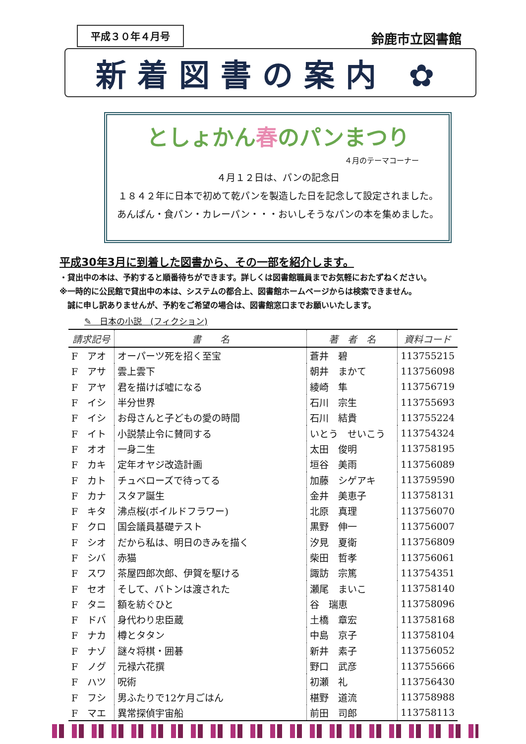平成３０年４月号
鈴鹿市立図書館
新着図書の案内 ✿
としょかん春のパンまつり
４月のテーマコーナー
４月１２日は、パンの記念日
１８４２年に日本で初めて乾パンを製造した日を記念して設定されました。
あんぱん・食パン・カレーパン・・・おいしそうなパンの本を集めました。
平成30年3月に到着した図書から、その一部を紹介します。
・貸出中の本は、予約すると順番待ちができます。詳しくは図書館職員までお気軽におたずねください。
※一時的に公民館で貸出中の本は、システムの都合上、図書館ホームページからは検索できません。
　誠に申し訳ありませんが、予約をご希望の場合は、図書館窓口までお願いいたします。
✎　日本の小説　(フィクション)
| 請求記号 | 書 名 | 著 者 名 | 資料コード |
| --- | --- | --- | --- |
| F アオ | オーパーツ死を招く至宝 | 蒼井 碧 | 113755215 |
| F アサ | 雲上雲下 | 朝井 まかて | 113756098 |
| F アヤ | 君を描けば嘘になる | 綾崎 隼 | 113756719 |
| F イシ | 半分世界 | 石川 宗生 | 113755693 |
| F イシ | お母さんと子どもの愛の時間 | 石川 結貴 | 113755224 |
| F イト | 小説禁止令に賛同する | いとう せいこう | 113754324 |
| F オオ | 一身二生 | 太田 俊明 | 113758195 |
| F カキ | 定年オヤジ改造計画 | 垣谷 美雨 | 113756089 |
| F カト | チュベローズで待ってる | 加藤 シゲアキ | 113759590 |
| F カナ | スタア誕生 | 金井 美恵子 | 113758131 |
| F キタ | 沸点桜(ボイルドフラワー) | 北原 真理 | 113756070 |
| F クロ | 国会議員基礎テスト | 黒野 伸一 | 113756007 |
| F シオ | だから私は、明日のきみを描く | 汐見 夏衛 | 113756809 |
| F シバ | 赤猫 | 柴田 哲孝 | 113756061 |
| F スワ | 茶屋四郎次郎、伊賀を駆ける | 諏訪 宗篤 | 113754351 |
| F セオ | そして、バトンは渡された | 瀬尾 まいこ | 113758140 |
| F タニ | 額を紡ぐひと | 谷 瑞恵 | 113758096 |
| F ドバ | 身代わり忠臣蔵 | 土橋 章宏 | 113758168 |
| F ナカ | 樽とタタン | 中島 京子 | 113758104 |
| F ナゾ | 謎々将棋・囲碁 | 新井 素子 | 113756052 |
| F ノグ | 元禄六花撰 | 野口 武彦 | 113755666 |
| F ハツ | 呪術 | 初瀬 礼 | 113756430 |
| F フシ | 男ふたりで12ケ月ごはん | 椹野 道流 | 113758988 |
| F マエ | 異常探偵宇宙船 | 前田 司郎 | 113758113 |